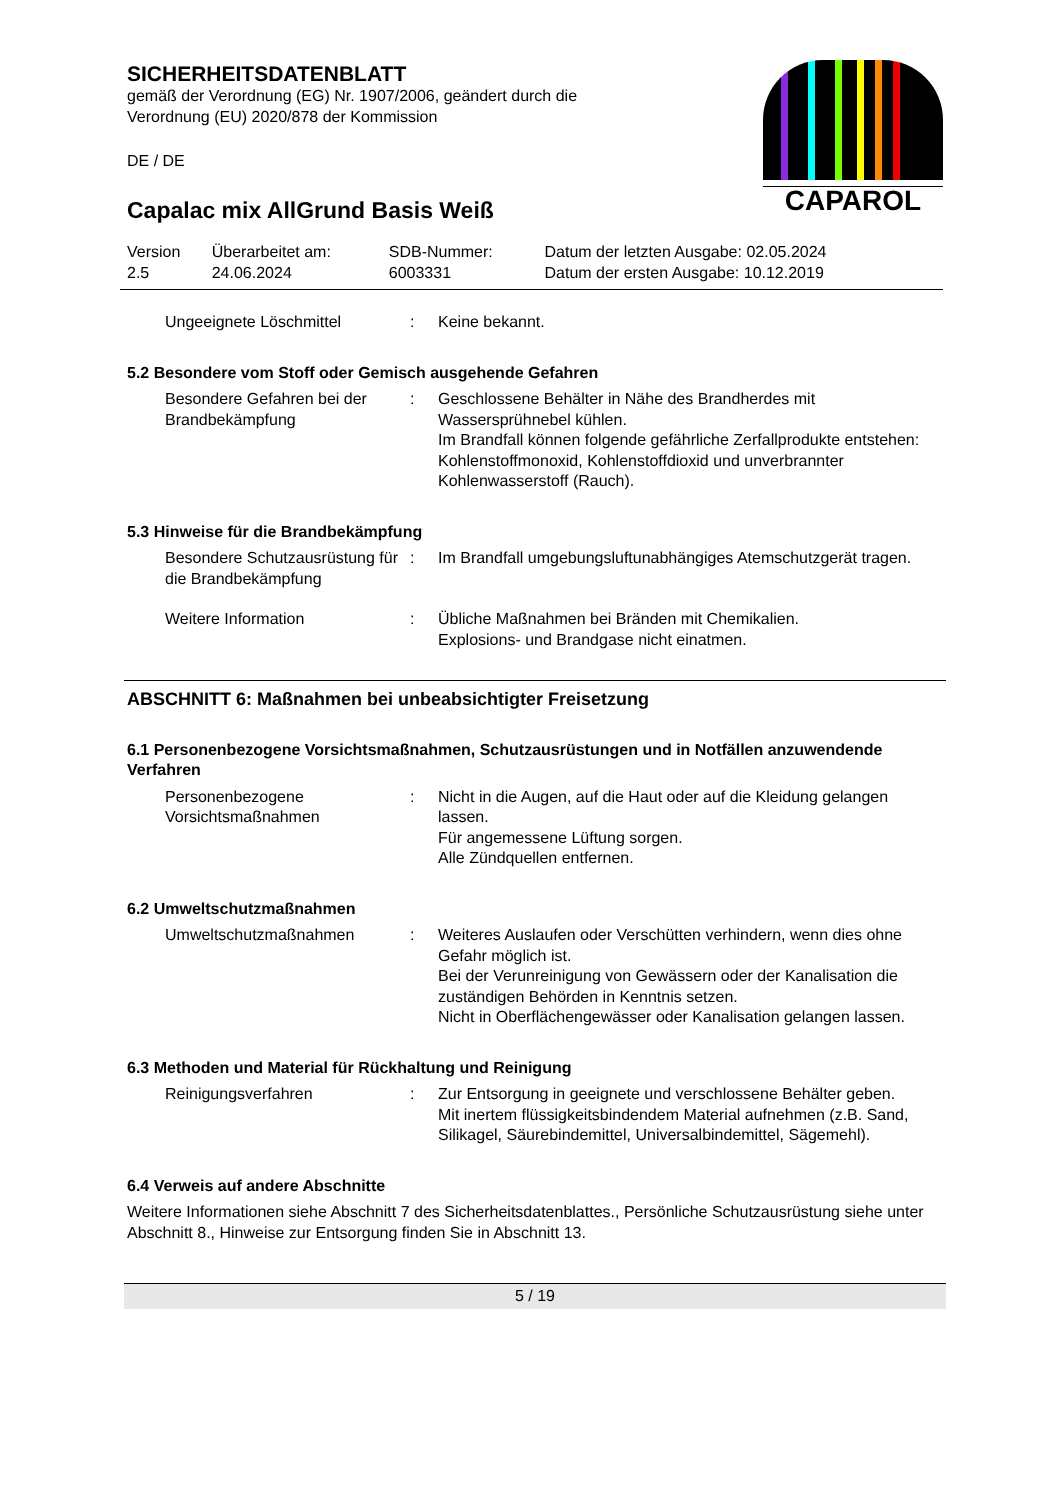CAPAROL
SICHERHEITSDATENBLATT
gemäß der Verordnung (EG) Nr. 1907/2006, geändert durch die
Verordnung (EU) 2020/878 der Kommission
DE / DE
Capalac mix AllGrund Basis Weiß
| Version 2.5 | Überarbeitet am: 24.06.2024 | SDB-Nummer: 6003331 | Datum der letzten Ausgabe: 02.05.2024 Datum der ersten Ausgabe: 10.12.2019 |
| Ungeeignete Löschmittel | : | Keine bekannt. |
5.2 Besondere vom Stoff oder Gemisch ausgehende Gefahren
| Besondere Gefahren bei der Brandbekämpfung | : | Geschlossene Behälter in Nähe des Brandherdes mit Wassersprühnebel kühlen. Im Brandfall können folgende gefährliche Zerfallprodukte entstehen: Kohlenstoffmonoxid, Kohlenstoffdioxid und unverbrannter Kohlenwasserstoff (Rauch). |
5.3 Hinweise für die Brandbekämpfung
| Besondere Schutzausrüstung für die Brandbekämpfung | : | Im Brandfall umgebungsluftunabhängiges Atemschutzgerät tragen. |
| Weitere Information | : | Übliche Maßnahmen bei Bränden mit Chemikalien. Explosions- und Brandgase nicht einatmen. |
ABSCHNITT 6: Maßnahmen bei unbeabsichtigter Freisetzung
6.1 Personenbezogene Vorsichtsmaßnahmen, Schutzausrüstungen und in Notfällen anzuwendende Verfahren
| Personenbezogene Vorsichtsmaßnahmen | : | Nicht in die Augen, auf die Haut oder auf die Kleidung gelangen lassen. Für angemessene Lüftung sorgen. Alle Zündquellen entfernen. |
6.2 Umweltschutzmaßnahmen
| Umweltschutzmaßnahmen | : | Weiteres Auslaufen oder Verschütten verhindern, wenn dies ohne Gefahr möglich ist. Bei der Verunreinigung von Gewässern oder der Kanalisation die zuständigen Behörden in Kenntnis setzen. Nicht in Oberflächengewässer oder Kanalisation gelangen lassen. |
6.3 Methoden und Material für Rückhaltung und Reinigung
| Reinigungsverfahren | : | Zur Entsorgung in geeignete und verschlossene Behälter geben. Mit inertem flüssigkeitsbindendem Material aufnehmen (z.B. Sand, Silikagel, Säurebindemittel, Universalbindemittel, Sägemehl). |
6.4 Verweis auf andere Abschnitte
Weitere Informationen siehe Abschnitt 7 des Sicherheitsdatenblattes., Persönliche Schutzausrüstung siehe unter Abschnitt 8., Hinweise zur Entsorgung finden Sie in Abschnitt 13.
5 / 19